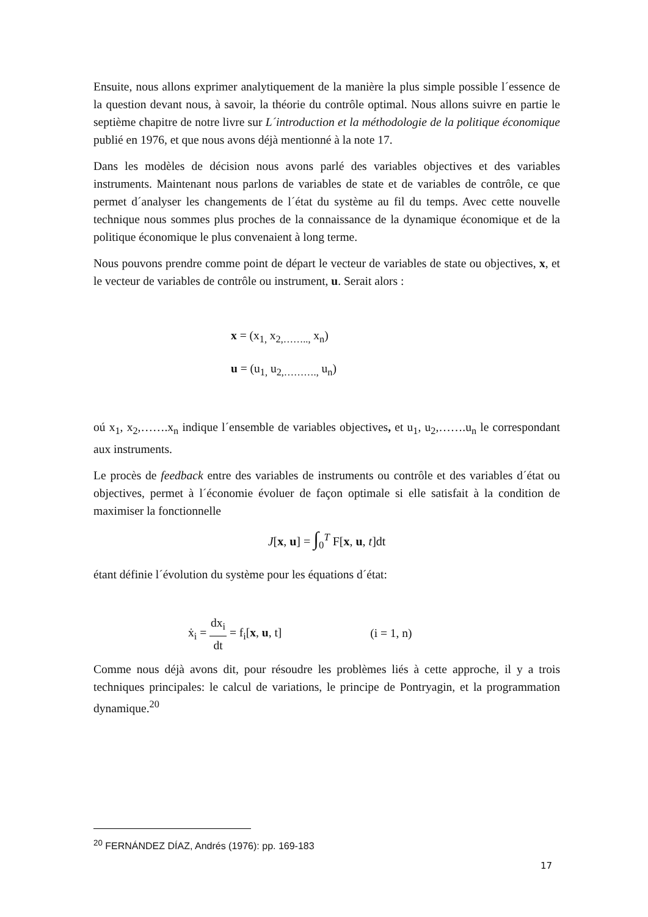Ensuite, nous allons exprimer analytiquement de la manière la plus simple possible l´essence de la question devant nous, à savoir, la théorie du contrôle optimal. Nous allons suivre en partie le septième chapitre de notre livre sur L´introduction et la méthodologie de la politique économique publié en 1976, et que nous avons déjà mentionné à la note 17.
Dans les modèles de décision nous avons parlé des variables objectives et des variables instruments. Maintenant nous parlons de variables de state et de variables de contrôle, ce que permet d´analyser les changements de l´état du système au fil du temps. Avec cette nouvelle technique nous sommes plus proches de la connaissance de la dynamique économique et de la politique économique le plus convenaient à long terme.
Nous pouvons prendre comme point de départ le vecteur de variables de state ou objectives, x, et le vecteur de variables de contrôle ou instrument, u. Serait alors :
x = (x<sub>1,</sub> x<sub>2,……..,</sub> x<sub>n</sub>)
u = (u<sub>1,</sub> u<sub>2,……….,</sub> u<sub>n</sub>)
oú x<sub>1</sub>, x<sub>2</sub>,…….x<sub>n</sub> indique l´ensemble de variables objectives, et u<sub>1</sub>, u<sub>2</sub>,…….u<sub>n</sub> le correspondant aux instruments.
Le procès de feedback entre des variables de instruments ou contrôle et des variables d´état ou objectives, permet à l´économie évoluer de façon optimale si elle satisfait à la condition de maximiser la fonctionnelle
J[x, u] = ∫<sub>0</sub><sup>T</sup> F[x, u, t]dt
étant définie l´évolution du système pour les équations d´état:
ẋ<sub>i</sub> = dx<sub>i</sub> dt = f<sub>i</sub>[x, u, t] (i = 1, n)
Comme nous déjà avons dit, pour résoudre les problèmes liés à cette approche, il y a trois techniques principales: le calcul de variations, le principe de Pontryagin, et la programmation dynamique.<sup>20</sup>
<sup>20</sup> FERNÁNDEZ DÍAZ, Andrés (1976): pp. 169-183
17